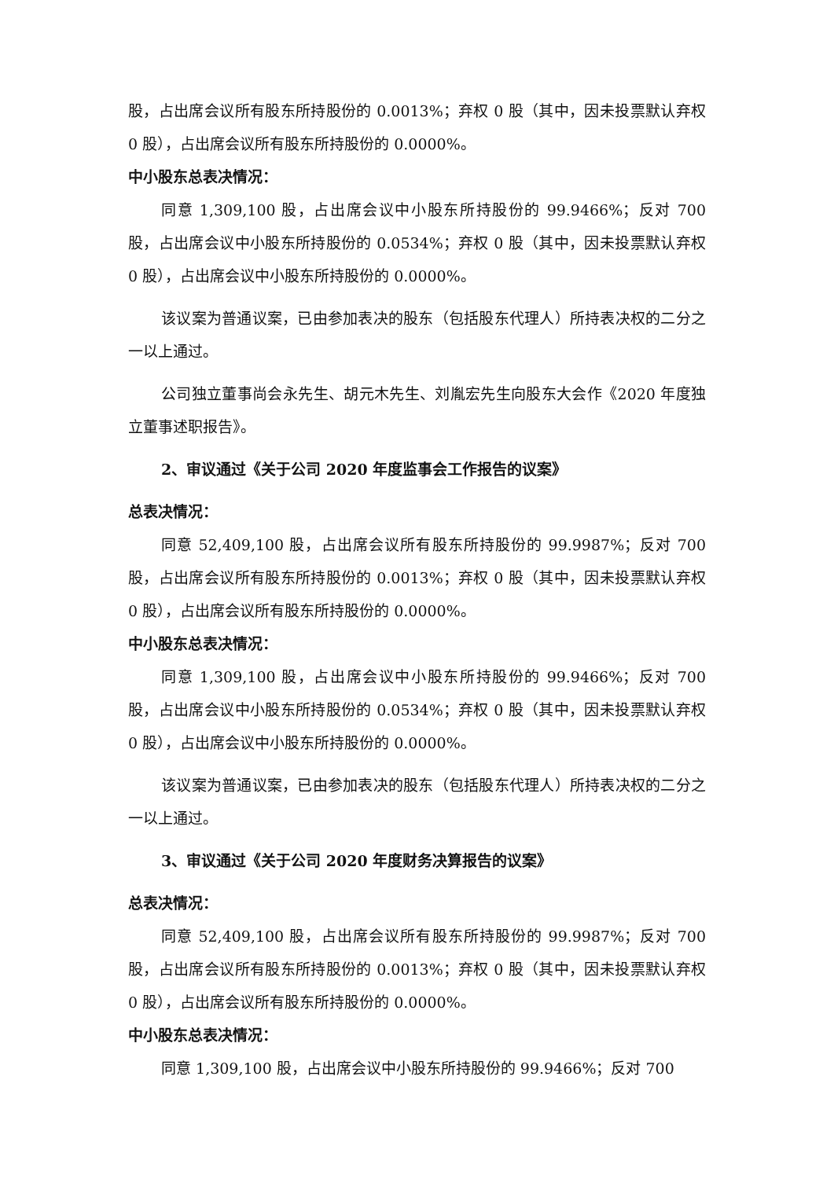股，占出席会议所有股东所持股份的 0.0013%；弃权 0 股（其中，因未投票默认弃权 0 股），占出席会议所有股东所持股份的 0.0000%。
中小股东总表决情况：
同意 1,309,100 股，占出席会议中小股东所持股份的 99.9466%；反对 700 股，占出席会议中小股东所持股份的 0.0534%；弃权 0 股（其中，因未投票默认弃权 0 股），占出席会议中小股东所持股份的 0.0000%。
该议案为普通议案，已由参加表决的股东（包括股东代理人）所持表决权的二分之一以上通过。
公司独立董事尚会永先生、胡元木先生、刘胤宏先生向股东大会作《2020 年度独立董事述职报告》。
2、审议通过《关于公司 2020 年度监事会工作报告的议案》
总表决情况：
同意 52,409,100 股，占出席会议所有股东所持股份的 99.9987%；反对 700 股，占出席会议所有股东所持股份的 0.0013%；弃权 0 股（其中，因未投票默认弃权 0 股），占出席会议所有股东所持股份的 0.0000%。
中小股东总表决情况：
同意 1,309,100 股，占出席会议中小股东所持股份的 99.9466%；反对 700 股，占出席会议中小股东所持股份的 0.0534%；弃权 0 股（其中，因未投票默认弃权 0 股），占出席会议中小股东所持股份的 0.0000%。
该议案为普通议案，已由参加表决的股东（包括股东代理人）所持表决权的二分之一以上通过。
3、审议通过《关于公司 2020 年度财务决算报告的议案》
总表决情况：
同意 52,409,100 股，占出席会议所有股东所持股份的 99.9987%；反对 700 股，占出席会议所有股东所持股份的 0.0013%；弃权 0 股（其中，因未投票默认弃权 0 股），占出席会议所有股东所持股份的 0.0000%。
中小股东总表决情况：
同意 1,309,100 股，占出席会议中小股东所持股份的 99.9466%；反对 700